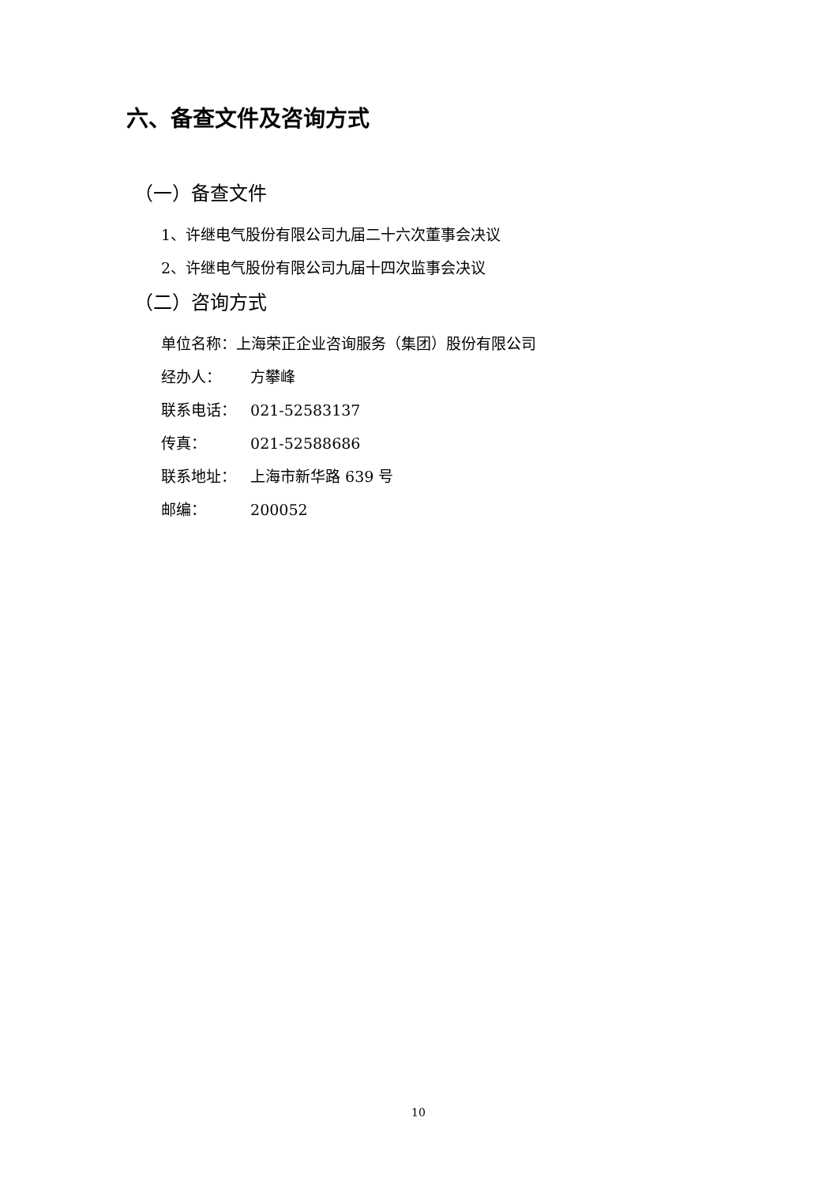六、备查文件及咨询方式
（一）备查文件
1、许继电气股份有限公司九届二十六次董事会决议
2、许继电气股份有限公司九届十四次监事会决议
（二）咨询方式
单位名称：上海荣正企业咨询服务（集团）股份有限公司
经办人： 方攀峰
联系电话： 021-52583137
传真： 021-52588686
联系地址： 上海市新华路 639 号
邮编： 200052
10